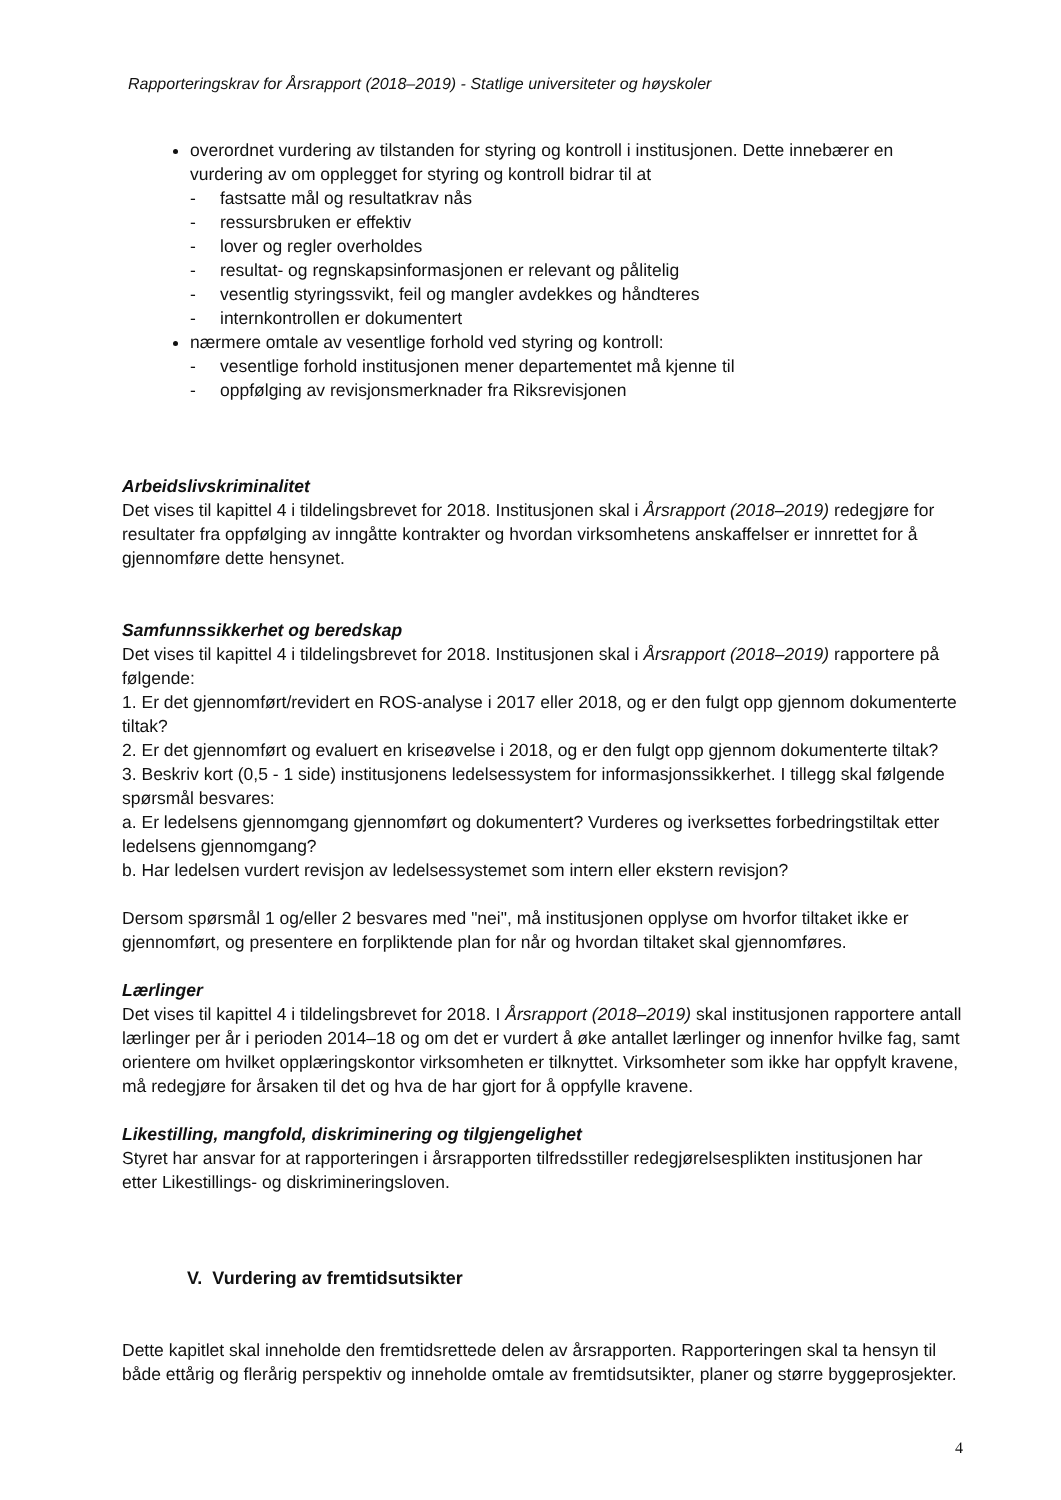Rapporteringskrav for Årsrapport (2018–2019) - Statlige universiteter og høyskoler
overordnet vurdering av tilstanden for styring og kontroll i institusjonen. Dette innebærer en vurdering av om opplegget for styring og kontroll bidrar til at
- fastsatte mål og resultatkrav nås
- ressursbruken er effektiv
- lover og regler overholdes
- resultat- og regnskapsinformasjonen er relevant og pålitelig
- vesentlig styringssvikt, feil og mangler avdekkes og håndteres
- internkontrollen er dokumentert
nærmere omtale av vesentlige forhold ved styring og kontroll:
- vesentlige forhold institusjonen mener departementet må kjenne til
- oppfølging av revisjonsmerknader fra Riksrevisjonen
Arbeidslivskriminalitet
Det vises til kapittel 4 i tildelingsbrevet for 2018. Institusjonen skal i Årsrapport (2018–2019) redegjøre for resultater fra oppfølging av inngåtte kontrakter og hvordan virksomhetens anskaffelser er innrettet for å gjennomføre dette hensynet.
Samfunnssikkerhet og beredskap
Det vises til kapittel 4 i tildelingsbrevet for 2018. Institusjonen skal i Årsrapport (2018–2019) rapportere på følgende:
1. Er det gjennomført/revidert en ROS-analyse i 2017 eller 2018, og er den fulgt opp gjennom dokumenterte tiltak?
2. Er det gjennomført og evaluert en kriseøvelse i 2018, og er den fulgt opp gjennom dokumenterte tiltak?
3. Beskriv kort (0,5 - 1 side) institusjonens ledelsessystem for informasjonssikkerhet. I tillegg skal følgende spørsmål besvares:
a. Er ledelsens gjennomgang gjennomført og dokumentert? Vurderes og iverksettes forbedringstiltak etter ledelsens gjennomgang?
b. Har ledelsen vurdert revisjon av ledelsessystemet som intern eller ekstern revisjon?
Dersom spørsmål 1 og/eller 2 besvares med "nei", må institusjonen opplyse om hvorfor tiltaket ikke er gjennomført, og presentere en forpliktende plan for når og hvordan tiltaket skal gjennomføres.
Lærlinger
Det vises til kapittel 4 i tildelingsbrevet for 2018. I Årsrapport (2018–2019) skal institusjonen rapportere antall lærlinger per år i perioden 2014–18 og om det er vurdert å øke antallet lærlinger og innenfor hvilke fag, samt orientere om hvilket opplæringskontor virksomheten er tilknyttet. Virksomheter som ikke har oppfylt kravene, må redegjøre for årsaken til det og hva de har gjort for å oppfylle kravene.
Likestilling, mangfold, diskriminering og tilgjengelighet
Styret har ansvar for at rapporteringen i årsrapporten tilfredsstiller redegjørelsesplikten institusjonen har etter Likestillings- og diskrimineringsloven.
V. Vurdering av fremtidsutsikter
Dette kapitlet skal inneholde den fremtidsrettede delen av årsrapporten. Rapporteringen skal ta hensyn til både ettårig og flerårig perspektiv og inneholde omtale av fremtidsutsikter, planer og større byggeprosjekter.
4